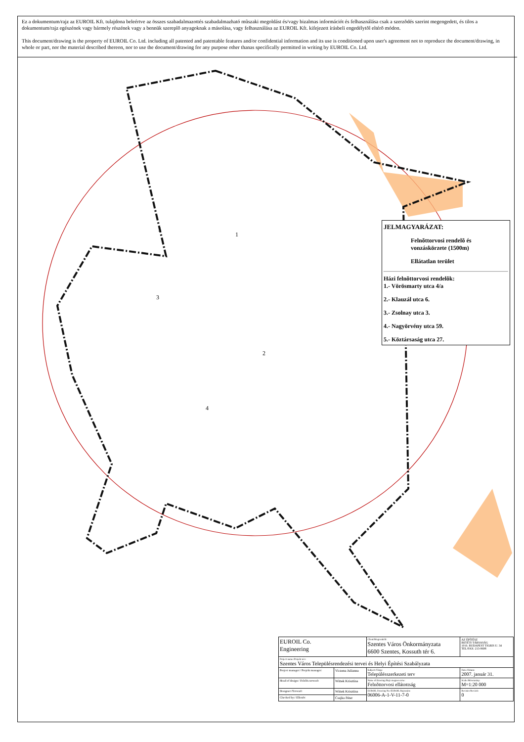Ez a dokumentum/rajz az EUROIL Kft. tulajdona beleértve az összes szabadalmazottés szabadalmazható mûszaki megoldást és/vagy bizalmas információt és felhasználása csak a szerzõdés szerint megengedett, és tilos a dokumentum/rajz egészének vagy bármely részének vagy a bennük szereplõ anyagoknak a másolása, vagy felhasználása az EUROIL Kft. kifejezett írásbeli engedélytõl eltérõ módon.
This document/drawing is the property of EUROIL Co. Ltd. including all patented and patentable features and/or confidential information and its use is conditioned upon user's agreement not to reproduce the document/drawing, in whole or part, nor the material described thereon, nor to use the document/drawing for any purpose other thanas specifically permitted in writing by EUROIL Co. Ltd.
1
2
3
4
5
JELMAGYARÁZAT:
Felnõttorvosi rendelõ és vonzáskörzete (1500m)
Ellátatlan terület
Házi felnõttorvosi rendelõk:
1.- Vörösmarty utca 4/a
2.- Klauzál utca 6.
3.- Zsolnay utca 3.
4.- Nagyörvény utca 59.
5.- Köztársaság utca 27.
| EUROIL Co. Engineering | | Client/Megrendelõ: Szentes Város Önkormányzata 6600 Szentes, Kossuth tér 6. | AZ ÉPÍTÉSZ BETÉTI TÁRSASÁG 1016. BUDAPEST TIGRIS U. 34 TEL/FAX: 213-9698 |
| Project name:/Projekt név: Szentes Város Településrendezési tervei és Helyi Építési Szabályzata | | | |
| Project manager:/ Projekt manager: | Viczena Julianna | Subject:/Tárgy: Településszerkezeti terv | Date:/Dátum: 2007. január 31. |
| Head of design:/ Felelõs tervezõ: | Wittek Krisztina | Name of drawing:/Rajz megnevezése: Felnõttorvosi ellátottság | Scale:/Méretarány: M=1:20 000 |
| Designer:/Tervezõ: | Wittek Krisztina | EUROIL Drawing No./EUROIL Rajzszám: 06006-A-1-V-11-7-0 | Revisio:/Revízió: 0 |
| Checked by:/ Ellenõr: | Csajka Péter | | |